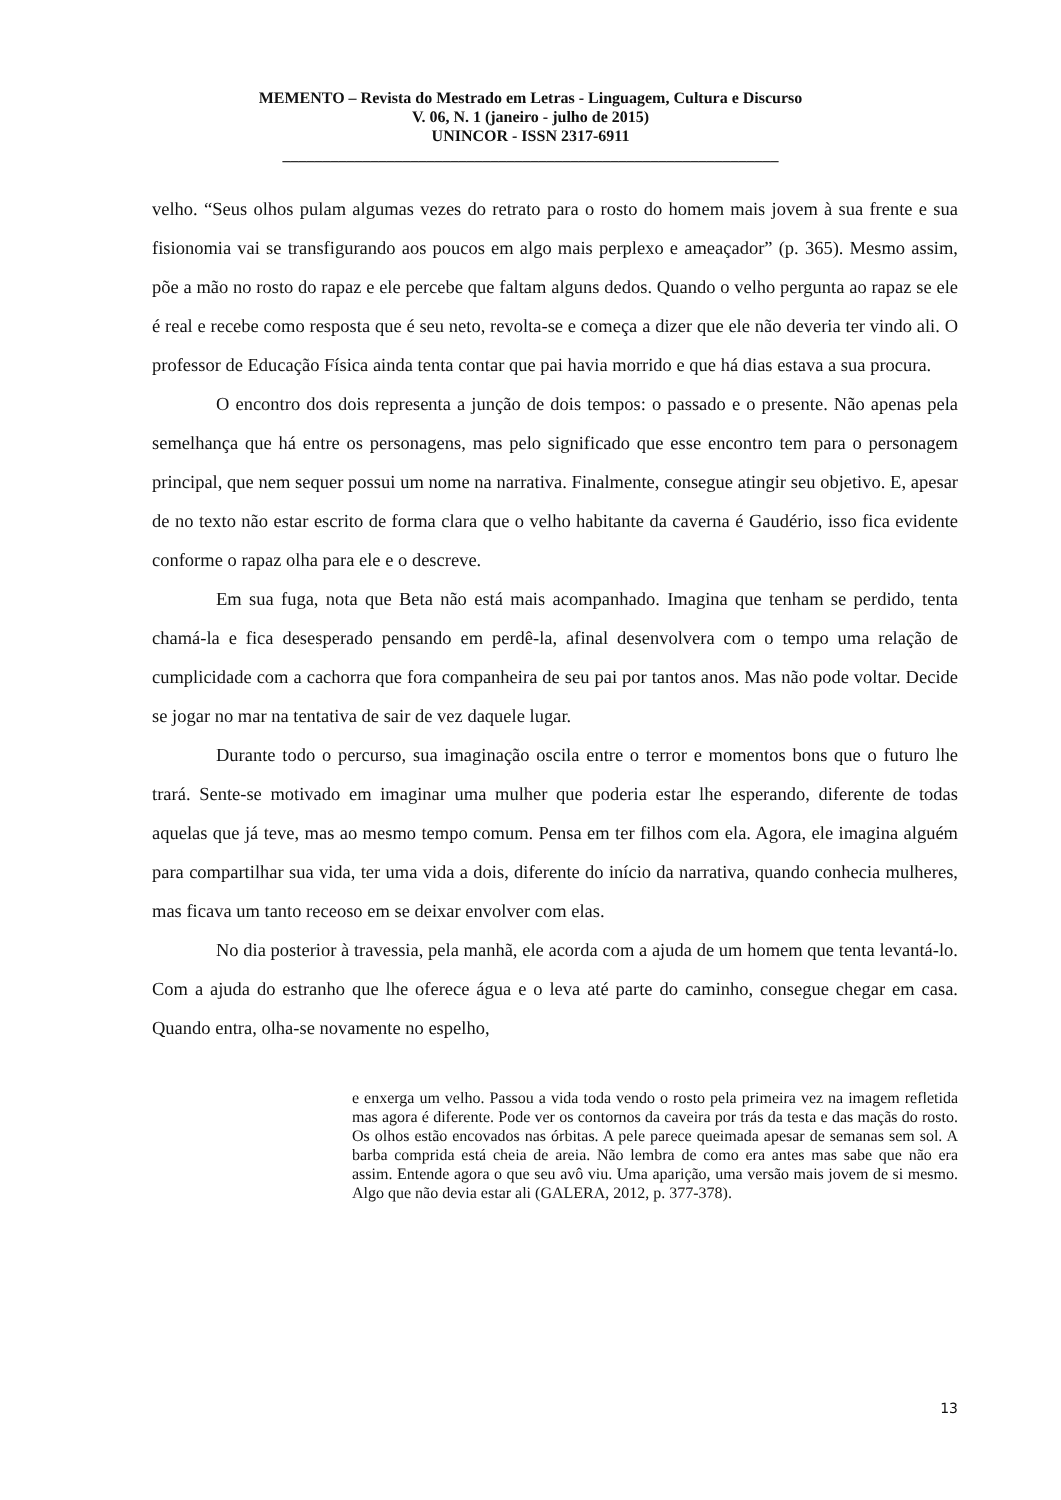MEMENTO – Revista do Mestrado em Letras - Linguagem, Cultura e Discurso
V. 06, N. 1 (janeiro - julho de 2015)
UNINCOR - ISSN 2317-6911
______________________________________________________________
velho. “Seus olhos pulam algumas vezes do retrato para o rosto do homem mais jovem à sua frente e sua fisionomia vai se transfigurando aos poucos em algo mais perplexo e ameaçador” (p. 365). Mesmo assim, põe a mão no rosto do rapaz e ele percebe que faltam alguns dedos. Quando o velho pergunta ao rapaz se ele é real e recebe como resposta que é seu neto, revolta-se e começa a dizer que ele não deveria ter vindo ali. O professor de Educação Física ainda tenta contar que pai havia morrido e que há dias estava a sua procura.
O encontro dos dois representa a junção de dois tempos: o passado e o presente. Não apenas pela semelhança que há entre os personagens, mas pelo significado que esse encontro tem para o personagem principal, que nem sequer possui um nome na narrativa. Finalmente, consegue atingir seu objetivo. E, apesar de no texto não estar escrito de forma clara que o velho habitante da caverna é Gaudério, isso fica evidente conforme o rapaz olha para ele e o descreve.
Em sua fuga, nota que Beta não está mais acompanhado. Imagina que tenham se perdido, tenta chamá-la e fica desesperado pensando em perdê-la, afinal desenvolvera com o tempo uma relação de cumplicidade com a cachorra que fora companheira de seu pai por tantos anos. Mas não pode voltar. Decide se jogar no mar na tentativa de sair de vez daquele lugar.
Durante todo o percurso, sua imaginação oscila entre o terror e momentos bons que o futuro lhe trará. Sente-se motivado em imaginar uma mulher que poderia estar lhe esperando, diferente de todas aquelas que já teve, mas ao mesmo tempo comum. Pensa em ter filhos com ela. Agora, ele imagina alguém para compartilhar sua vida, ter uma vida a dois, diferente do início da narrativa, quando conhecia mulheres, mas ficava um tanto receoso em se deixar envolver com elas.
No dia posterior à travessia, pela manhã, ele acorda com a ajuda de um homem que tenta levantá-lo. Com a ajuda do estranho que lhe oferece água e o leva até parte do caminho, consegue chegar em casa. Quando entra, olha-se novamente no espelho,
e enxerga um velho. Passou a vida toda vendo o rosto pela primeira vez na imagem refletida mas agora é diferente. Pode ver os contornos da caveira por trás da testa e das maçãs do rosto. Os olhos estão encovados nas órbitas. A pele parece queimada apesar de semanas sem sol. A barba comprida está cheia de areia. Não lembra de como era antes mas sabe que não era assim. Entende agora o que seu avô viu. Uma aparição, uma versão mais jovem de si mesmo. Algo que não devia estar ali (GALERA, 2012, p. 377-378).
13